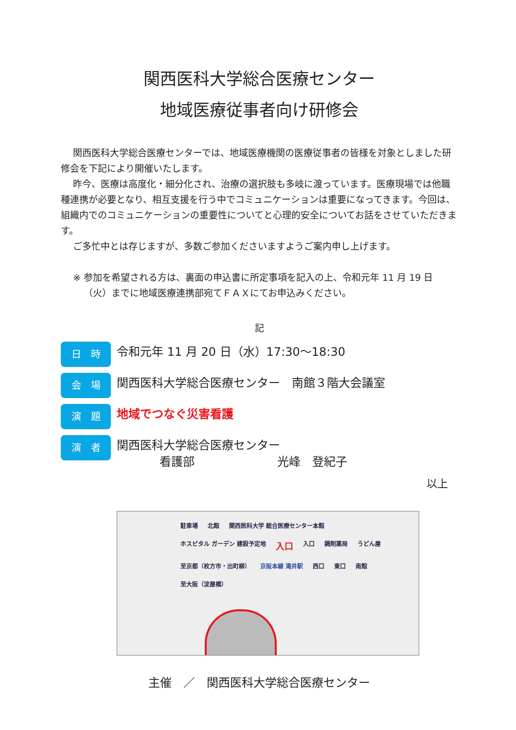関西医科大学総合医療センター
地域医療従事者向け研修会
関西医科大学総合医療センターでは、地域医療機関の医療従事者の皆様を対象としました研修会を下記により開催いたします。
昨今、医療は高度化・細分化され、治療の選択肢も多岐に渡っています。医療現場では他職種連携が必要となり、相互支援を行う中でコミュニケーションは重要になってきます。今回は、組織内でのコミュニケーションの重要性についてと心理的安全についてお話をさせていただきます。
ご多忙中とは存じますが、多数ご参加くださいますようご案内申し上げます。
※ 参加を希望される方は、裏面の申込書に所定事項を記入の上、令和元年 11 月 19 日（火）までに地域医療連携部宛てＦＡＸにてお申込みください。
記
日　時
令和元年 11 月 20 日（水）17:30～18:30
会　場
関西医科大学総合医療センター　南館３階大会議室
演　題
地域でつなぐ災害看護
演　者
関西医科大学総合医療センター
看護部 光峰　登紀子
以上
駐車場 北館 関西医科大学 総合医療センター本館 ホスピタル ガーデン 建設予定地 入口 入口 調剤薬局 うどん屋 至京都（枚方市・出町柳） 京阪本線 滝井駅 西口 東口 南館 至大阪（淀屋橋）
主催　／　関西医科大学総合医療センター